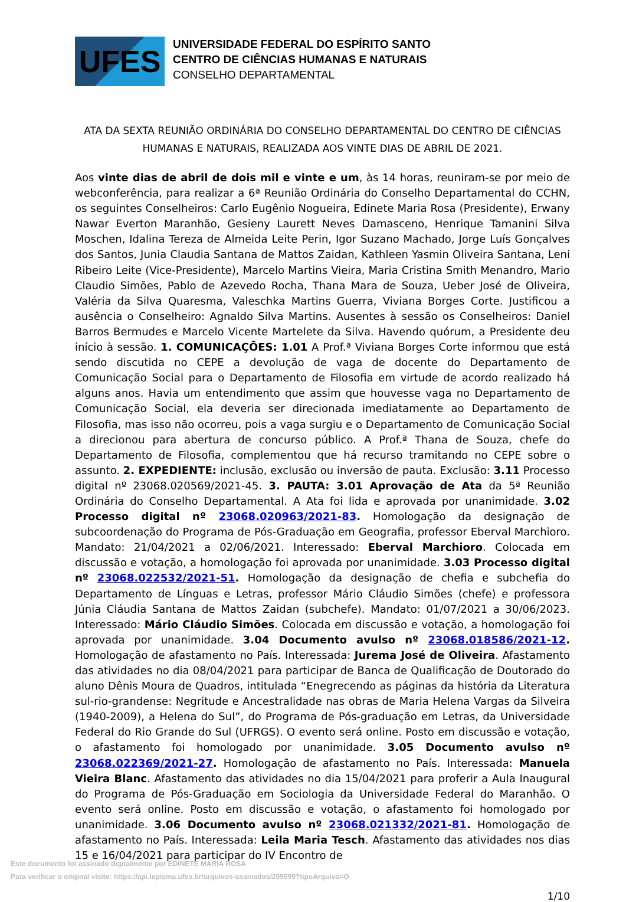UFES
UNIVERSIDADE FEDERAL DO ESPÍRITO SANTO
CENTRO DE CIÊNCIAS HUMANAS E NATURAIS
CONSELHO DEPARTAMENTAL
ATA DA SEXTA REUNIÃO ORDINÁRIA DO CONSELHO DEPARTAMENTAL DO CENTRO DE CIÊNCIAS HUMANAS E NATURAIS, REALIZADA AOS VINTE DIAS DE ABRIL DE 2021.
Aos vinte dias de abril de dois mil e vinte e um, às 14 horas, reuniram-se por meio de webconferência, para realizar a 6ª Reunião Ordinária do Conselho Departamental do CCHN, os seguintes Conselheiros: Carlo Eugênio Nogueira, Edinete Maria Rosa (Presidente), Erwany Nawar Everton Maranhão, Gesieny Laurett Neves Damasceno, Henrique Tamanini Silva Moschen, Idalina Tereza de Almeida Leite Perin, Igor Suzano Machado, Jorge Luís Gonçalves dos Santos, Junia Claudia Santana de Mattos Zaidan, Kathleen Yasmin Oliveira Santana, Leni Ribeiro Leite (Vice-Presidente), Marcelo Martins Vieira, Maria Cristina Smith Menandro, Mario Claudio Simões, Pablo de Azevedo Rocha, Thana Mara de Souza, Ueber José de Oliveira, Valéria da Silva Quaresma, Valeschka Martins Guerra, Viviana Borges Corte. Justificou a ausência o Conselheiro: Agnaldo Silva Martins. Ausentes à sessão os Conselheiros: Daniel Barros Bermudes e Marcelo Vicente Martelete da Silva. Havendo quórum, a Presidente deu início à sessão. 1. COMUNICAÇÕES: 1.01 A Prof.ª Viviana Borges Corte informou que está sendo discutida no CEPE a devolução de vaga de docente do Departamento de Comunicação Social para o Departamento de Filosofia em virtude de acordo realizado há alguns anos. Havia um entendimento que assim que houvesse vaga no Departamento de Comunicação Social, ela deveria ser direcionada imediatamente ao Departamento de Filosofia, mas isso não ocorreu, pois a vaga surgiu e o Departamento de Comunicação Social a direcionou para abertura de concurso público. A Prof.ª Thana de Souza, chefe do Departamento de Filosofia, complementou que há recurso tramitando no CEPE sobre o assunto. 2. EXPEDIENTE: inclusão, exclusão ou inversão de pauta. Exclusão: 3.11 Processo digital nº 23068.020569/2021-45. 3. PAUTA: 3.01 Aprovação de Ata da 5ª Reunião Ordinária do Conselho Departamental. A Ata foi lida e aprovada por unanimidade. 3.02 Processo digital nº 23068.020963/2021-83. Homologação da designação de subcoordenação do Programa de Pós-Graduação em Geografia, professor Eberval Marchioro. Mandato: 21/04/2021 a 02/06/2021. Interessado: Eberval Marchioro. Colocada em discussão e votação, a homologação foi aprovada por unanimidade. 3.03 Processo digital nº 23068.022532/2021-51. Homologação da designação de chefia e subchefia do Departamento de Línguas e Letras, professor Mário Cláudio Simões (chefe) e professora Júnia Cláudia Santana de Mattos Zaidan (subchefe). Mandato: 01/07/2021 a 30/06/2023. Interessado: Mário Cláudio Simões. Colocada em discussão e votação, a homologação foi aprovada por unanimidade. 3.04 Documento avulso nº 23068.018586/2021-12. Homologação de afastamento no País. Interessada: Jurema José de Oliveira. Afastamento das atividades no dia 08/04/2021 para participar de Banca de Qualificação de Doutorado do aluno Dênis Moura de Quadros, intitulada “Enegrecendo as páginas da história da Literatura sul-rio-grandense: Negritude e Ancestralidade nas obras de Maria Helena Vargas da Silveira (1940-2009), a Helena do Sul”, do Programa de Pós-graduação em Letras, da Universidade Federal do Rio Grande do Sul (UFRGS). O evento será online. Posto em discussão e votação, o afastamento foi homologado por unanimidade. 3.05 Documento avulso nº 23068.022369/2021-27. Homologação de afastamento no País. Interessada: Manuela Vieira Blanc. Afastamento das atividades no dia 15/04/2021 para proferir a Aula Inaugural do Programa de Pós-Graduação em Sociologia da Universidade Federal do Maranhão. O evento será online. Posto em discussão e votação, o afastamento foi homologado por unanimidade. 3.06 Documento avulso nº 23068.021332/2021-81. Homologação de afastamento no País. Interessada: Leila Maria Tesch. Afastamento das atividades nos dias 15 e 16/04/2021 para participar do IV Encontro de
1/10
Este documento foi assinado digitalmente por EDINETE MARIA ROSA
Para verificar o original visite: https://api.lepisma.ufes.br/arquivos-assinados/205599?tipoArquivo=O